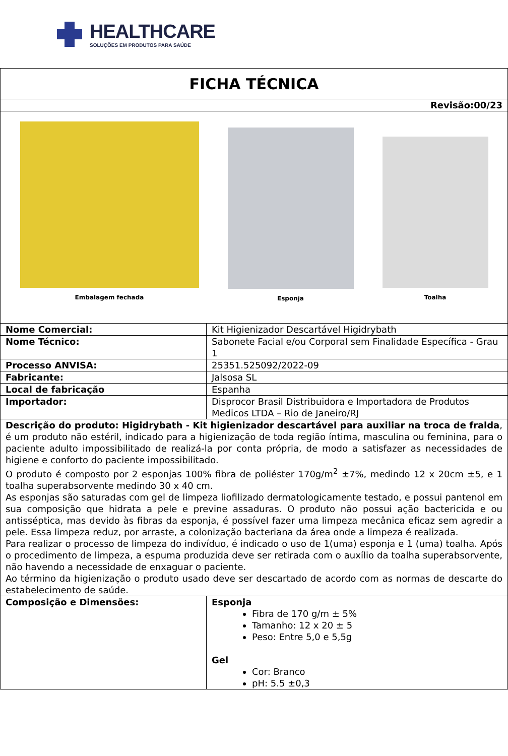HEALTHCARE
SOLUÇÕES EM PRODUTOS PARA SAÚDE
| FICHA TÉCNICA | |
| Revisão:00/23 | |
| Embalagem fechada Esponja Toalha | |
| Nome Comercial: | Kit Higienizador Descartável Higidrybath |
| Nome Técnico: | Sabonete Facial e/ou Corporal sem Finalidade Específica - Grau 1 |
| Processo ANVISA: | 25351.525092/2022-09 |
| Fabricante: | Jalsosa SL |
| Local de fabricação | Espanha |
| Importador: | Disprocor Brasil Distribuidora e Importadora de Produtos Medicos LTDA – Rio de Janeiro/RJ |
| Descrição do produto: Higidrybath - Kit higienizador descartável para auxiliar na troca de fralda , é um produto não estéril, indicado para a higienização de toda região íntima, masculina ou feminina, para o paciente adulto impossibilitado de realizá-la por conta própria, de modo a satisfazer as necessidades de higiene e conforto do paciente impossibilitado. O produto é composto por 2 esponjas 100% fibra de poliéster 170g/m<sup>2</sup> ±7%, medindo 12 x 20cm ±5, e 1 toalha superabsorvente medindo 30 x 40 cm. As esponjas são saturadas com gel de limpeza liofilizado dermatologicamente testado, e possui pantenol em sua composição que hidrata a pele e previne assaduras. O produto não possui ação bactericida e ou antisséptica, mas devido às fibras da esponja, é possível fazer uma limpeza mecânica eficaz sem agredir a pele. Essa limpeza reduz, por arraste, a colonização bacteriana da área onde a limpeza é realizada. Para realizar o processo de limpeza do indivíduo, é indicado o uso de 1(uma) esponja e 1 (uma) toalha. Após o procedimento de limpeza, a espuma produzida deve ser retirada com o auxílio da toalha superabsorvente, não havendo a necessidade de enxaguar o paciente. Ao término da higienização o produto usado deve ser descartado de acordo com as normas de descarte do estabelecimento de saúde. | |
| Composição e Dimensões: | Esponja Fibra de 170 g/m ± 5% Tamanho: 12 x 20 ± 5 Peso: Entre 5,0 e 5,5g Gel Cor: Branco pH: 5.5 ±0,3 |